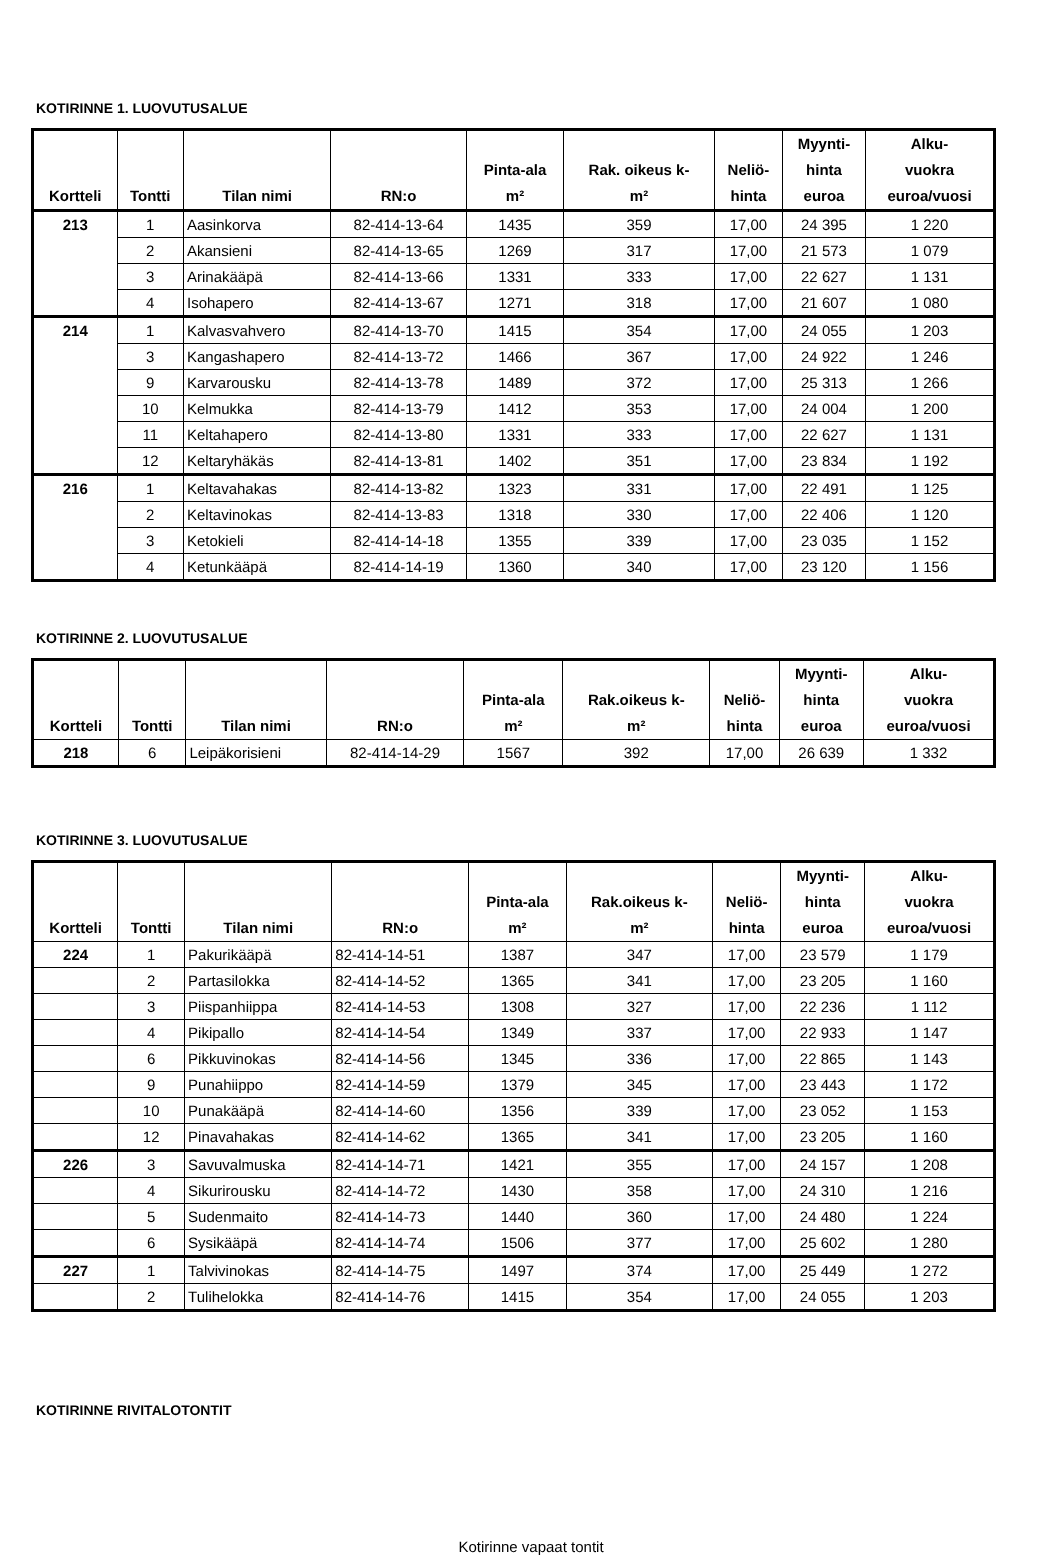KOTIRINNE 1. LUOVUTUSALUE
| Kortteli | Tontti | Tilan nimi | RN:o | Pinta-ala m² | Rak. oikeus k- m² | Neliö- hinta | Myynti- hinta euroa | Alku- vuokra euroa/vuosi |
| --- | --- | --- | --- | --- | --- | --- | --- | --- |
| 213 | 1 | Aasinkorva | 82-414-13-64 | 1435 | 359 | 17,00 | 24 395 | 1 220 |
| | 2 | Akansieni | 82-414-13-65 | 1269 | 317 | 17,00 | 21 573 | 1 079 |
| | 3 | Arinakääpä | 82-414-13-66 | 1331 | 333 | 17,00 | 22 627 | 1 131 |
| | 4 | Isohapero | 82-414-13-67 | 1271 | 318 | 17,00 | 21 607 | 1 080 |
| 214 | 1 | Kalvasvahvero | 82-414-13-70 | 1415 | 354 | 17,00 | 24 055 | 1 203 |
| | 3 | Kangashapero | 82-414-13-72 | 1466 | 367 | 17,00 | 24 922 | 1 246 |
| | 9 | Karvarousku | 82-414-13-78 | 1489 | 372 | 17,00 | 25 313 | 1 266 |
| | 10 | Kelmukka | 82-414-13-79 | 1412 | 353 | 17,00 | 24 004 | 1 200 |
| | 11 | Keltahapero | 82-414-13-80 | 1331 | 333 | 17,00 | 22 627 | 1 131 |
| | 12 | Keltaryhäkäs | 82-414-13-81 | 1402 | 351 | 17,00 | 23 834 | 1 192 |
| 216 | 1 | Keltavahakas | 82-414-13-82 | 1323 | 331 | 17,00 | 22 491 | 1 125 |
| | 2 | Keltavinokas | 82-414-13-83 | 1318 | 330 | 17,00 | 22 406 | 1 120 |
| | 3 | Ketokieli | 82-414-14-18 | 1355 | 339 | 17,00 | 23 035 | 1 152 |
| | 4 | Ketunkääpä | 82-414-14-19 | 1360 | 340 | 17,00 | 23 120 | 1 156 |
KOTIRINNE 2. LUOVUTUSALUE
| Kortteli | Tontti | Tilan nimi | RN:o | Pinta-ala m² | Rak.oikeus k- m² | Neliö- hinta | Myynti- hinta euroa | Alku- vuokra euroa/vuosi |
| --- | --- | --- | --- | --- | --- | --- | --- | --- |
| 218 | 6 | Leipäkorisieni | 82-414-14-29 | 1567 | 392 | 17,00 | 26 639 | 1 332 |
KOTIRINNE 3. LUOVUTUSALUE
| Kortteli | Tontti | Tilan nimi | RN:o | Pinta-ala m² | Rak.oikeus k- m² | Neliö- hinta | Myynti- hinta euroa | Alku- vuokra euroa/vuosi |
| --- | --- | --- | --- | --- | --- | --- | --- | --- |
| 224 | 1 | Pakurikääpä | 82-414-14-51 | 1387 | 347 | 17,00 | 23 579 | 1 179 |
| | 2 | Partasilokka | 82-414-14-52 | 1365 | 341 | 17,00 | 23 205 | 1 160 |
| | 3 | Piispanhiippa | 82-414-14-53 | 1308 | 327 | 17,00 | 22 236 | 1 112 |
| | 4 | Pikipallo | 82-414-14-54 | 1349 | 337 | 17,00 | 22 933 | 1 147 |
| | 6 | Pikkuvinokas | 82-414-14-56 | 1345 | 336 | 17,00 | 22 865 | 1 143 |
| | 9 | Punahiippo | 82-414-14-59 | 1379 | 345 | 17,00 | 23 443 | 1 172 |
| | 10 | Punakääpä | 82-414-14-60 | 1356 | 339 | 17,00 | 23 052 | 1 153 |
| | 12 | Pinavahakas | 82-414-14-62 | 1365 | 341 | 17,00 | 23 205 | 1 160 |
| 226 | 3 | Savuvalmuska | 82-414-14-71 | 1421 | 355 | 17,00 | 24 157 | 1 208 |
| | 4 | Sikurirousku | 82-414-14-72 | 1430 | 358 | 17,00 | 24 310 | 1 216 |
| | 5 | Sudenmaito | 82-414-14-73 | 1440 | 360 | 17,00 | 24 480 | 1 224 |
| | 6 | Sysikääpä | 82-414-14-74 | 1506 | 377 | 17,00 | 25 602 | 1 280 |
| 227 | 1 | Talvivinokas | 82-414-14-75 | 1497 | 374 | 17,00 | 25 449 | 1 272 |
| | 2 | Tulihelokka | 82-414-14-76 | 1415 | 354 | 17,00 | 24 055 | 1 203 |
KOTIRINNE RIVITALOTONTIT
Kotirinne vapaat tontit